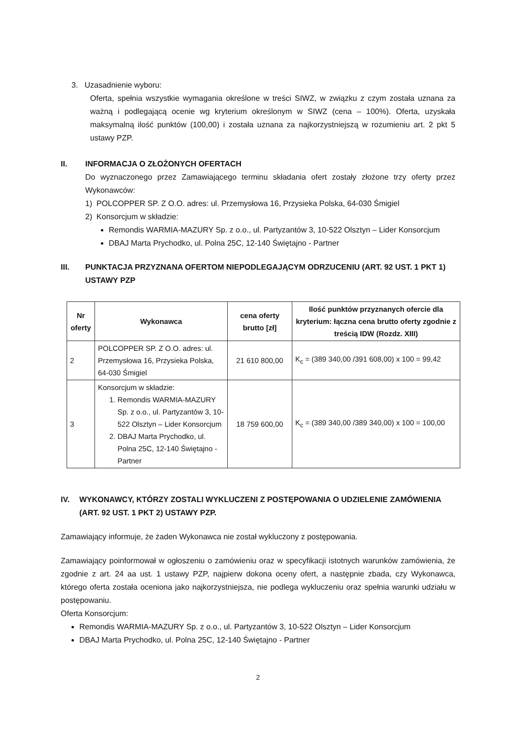3. Uzasadnienie wyboru:
Oferta, spełnia wszystkie wymagania określone w treści SIWZ, w związku z czym została uznana za ważną i podlegającą ocenie wg kryterium określonym w SIWZ (cena – 100%). Oferta, uzyskała maksymalną ilość punktów (100,00) i została uznana za najkorzystniejszą w rozumieniu art. 2 pkt 5 ustawy PZP.
II. INFORMACJA O ZŁOŻONYCH OFERTACH
Do wyznaczonego przez Zamawiającego terminu składania ofert zostały złożone trzy oferty przez Wykonawców:
1) POLCOPPER SP. Z O.O. adres: ul. Przemysłowa 16, Przysieka Polska, 64-030 Śmigiel
2) Konsorcjum w składzie:
Remondis WARMIA-MAZURY Sp. z o.o., ul. Partyzantów 3, 10-522 Olsztyn – Lider Konsorcjum
DBAJ Marta Prychodko, ul. Polna 25C, 12-140 Świętajno - Partner
III. PUNKTACJA PRZYZNANA OFERTOM NIEPODLEGAJĄCYM ODRZUCENIU (ART. 92 UST. 1 PKT 1) USTAWY PZP
| Nr oferty | Wykonawca | cena oferty brutto [zł] | Ilość punktów przyznanych ofercie dla kryterium: łączna cena brutto oferty zgodnie z treścią IDW (Rozdz. XIII) |
| --- | --- | --- | --- |
| 2 | POLCOPPER SP. Z O.O. adres: ul. Przemysłowa 16, Przysieka Polska, 64-030 Śmigiel | 21 610 800,00 | K<sub>c</sub> = (389 340,00 /391 608,00) x 100 = 99,42 |
| 3 | Konsorcjum w składzie: 1. Remondis WARMIA-MAZURY Sp. z o.o., ul. Partyzantów 3, 10-522 Olsztyn – Lider Konsorcjum 2. DBAJ Marta Prychodko, ul. Polna 25C, 12-140 Świętajno - Partner | 18 759 600,00 | K<sub>c</sub> = (389 340,00 /389 340,00) x 100 = 100,00 |
IV. WYKONAWCY, KTÓRZY ZOSTALI WYKLUCZENI Z POSTĘPOWANIA O UDZIELENIE ZAMÓWIENIA (ART. 92 UST. 1 PKT 2) USTAWY PZP.
Zamawiający informuje, że żaden Wykonawca nie został wykluczony z postępowania.
Zamawiający poinformował w ogłoszeniu o zamówieniu oraz w specyfikacji istotnych warunków zamówienia, że zgodnie z art. 24 aa ust. 1 ustawy PZP, najpierw dokona oceny ofert, a następnie zbada, czy Wykonawca, którego oferta została oceniona jako najkorzystniejsza, nie podlega wykluczeniu oraz spełnia warunki udziału w postępowaniu.
Oferta Konsorcjum:
Remondis WARMIA-MAZURY Sp. z o.o., ul. Partyzantów 3, 10-522 Olsztyn – Lider Konsorcjum
DBAJ Marta Prychodko, ul. Polna 25C, 12-140 Świętajno - Partner
2